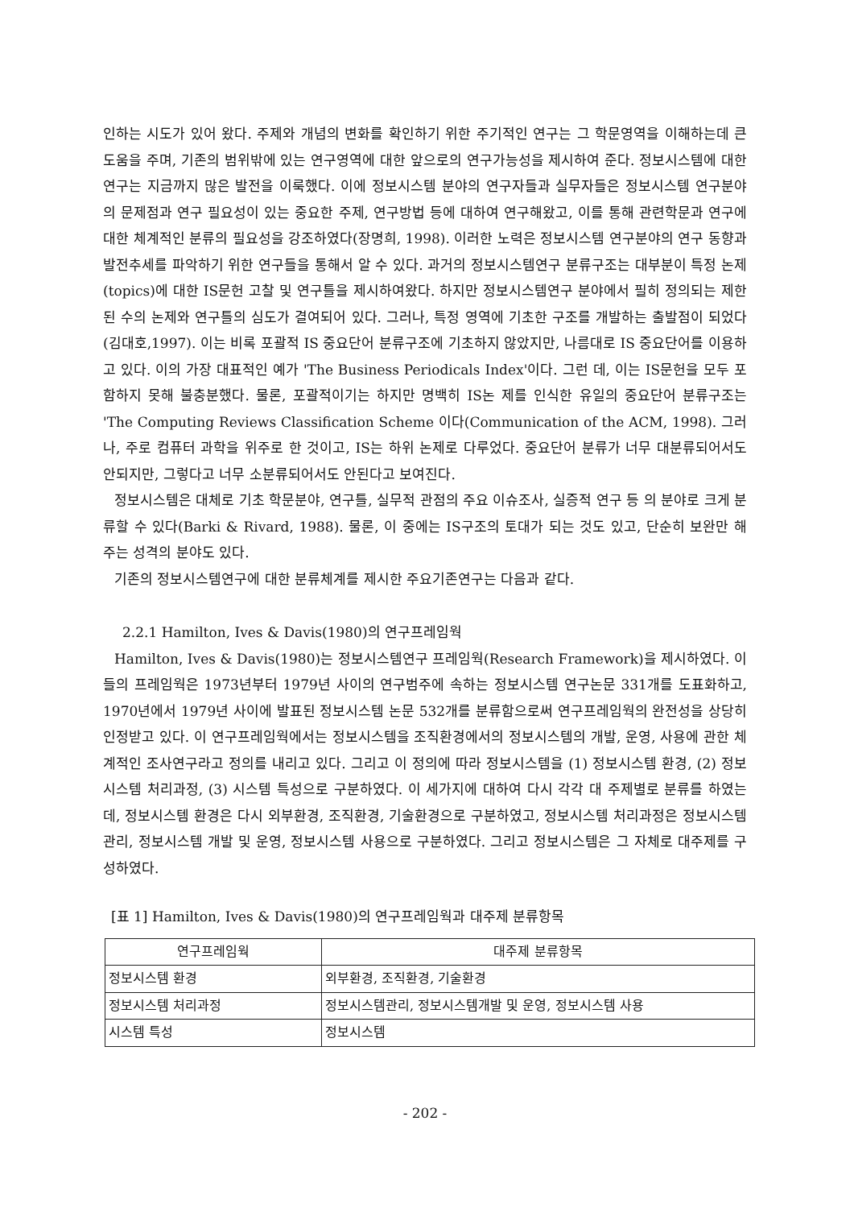인하는 시도가 있어 왔다. 주제와 개념의 변화를 확인하기 위한 주기적인 연구는 그 학문영역을 이해하는데 큰 도움을 주며, 기존의 범위밖에 있는 연구영역에 대한 앞으로의 연구가능성을 제시하여 준다. 정보시스템에 대한 연구는 지금까지 많은 발전을 이룩했다. 이에 정보시스템 분야의 연구자들과 실무자들은 정보시스템 연구분야의 문제점과 연구 필요성이 있는 중요한 주제, 연구방법 등에 대하여 연구해왔고, 이를 통해 관련학문과 연구에 대한 체계적인 분류의 필요성을 강조하였다(장명희, 1998). 이러한 노력은 정보시스템 연구분야의 연구 동향과 발전추세를 파악하기 위한 연구들을 통해서 알 수 있다. 과거의 정보시스템연구 분류구조는 대부분이 특정 논제(topics)에 대한 IS문헌 고찰 및 연구틀을 제시하여왔다. 하지만 정보시스템연구 분야에서 필히 정의되는 제한된 수의 논제와 연구틀의 심도가 결여되어 있다. 그러나, 특정 영역에 기초한 구조를 개발하는 출발점이 되었다(김대호,1997). 이는 비록 포괄적 IS 중요단어 분류구조에 기초하지 않았지만, 나름대로 IS 중요단어를 이용하고 있다. 이의 가장 대표적인 예가 'The Business Periodicals Index'이다. 그런 데, 이는 IS문헌을 모두 포함하지 못해 불충분했다. 물론, 포괄적이기는 하지만 명백히 IS논 제를 인식한 유일의 중요단어 분류구조는 'The Computing Reviews Classification Scheme 이다(Communication of the ACM, 1998). 그러나, 주로 컴퓨터 과학을 위주로 한 것이고, IS는 하위 논제로 다루었다. 중요단어 분류가 너무 대분류되어서도 안되지만, 그렇다고 너무 소분류되어서도 안된다고 보여진다.
정보시스템은 대체로 기초 학문분야, 연구틀, 실무적 관점의 주요 이슈조사, 실증적 연구 등 의 분야로 크게 분류할 수 있다(Barki & Rivard, 1988). 물론, 이 중에는 IS구조의 토대가 되는 것도 있고, 단순히 보완만 해 주는 성격의 분야도 있다.
기존의 정보시스템연구에 대한 분류체계를 제시한 주요기존연구는 다음과 같다.
2.2.1 Hamilton, Ives & Davis(1980)의 연구프레임웍
Hamilton, Ives & Davis(1980)는 정보시스템연구 프레임웍(Research Framework)을 제시하였다. 이들의 프레임웍은 1973년부터 1979년 사이의 연구범주에 속하는 정보시스템 연구논문 331개를 도표화하고, 1970년에서 1979년 사이에 발표된 정보시스템 논문 532개를 분류함으로써 연구프레임웍의 완전성을 상당히 인정받고 있다. 이 연구프레임웍에서는 정보시스템을 조직환경에서의 정보시스템의 개발, 운영, 사용에 관한 체계적인 조사연구라고 정의를 내리고 있다. 그리고 이 정의에 따라 정보시스템을 (1) 정보시스템 환경, (2) 정보시스템 처리과정, (3) 시스템 특성으로 구분하였다. 이 세가지에 대하여 다시 각각 대 주제별로 분류를 하였는데, 정보시스템 환경은 다시 외부환경, 조직환경, 기술환경으로 구분하였고, 정보시스템 처리과정은 정보시스템관리, 정보시스템 개발 및 운영, 정보시스템 사용으로 구분하였다. 그리고 정보시스템은 그 자체로 대주제를 구성하였다.
[표 1] Hamilton, Ives & Davis(1980)의 연구프레임웍과 대주제 분류항목
| 연구프레임웍 | 대주제 분류항목 |
| --- | --- |
| 정보시스템 환경 | 외부환경, 조직환경, 기술환경 |
| 정보시스템 처리과정 | 정보시스템관리, 정보시스템개발 및 운영, 정보시스템 사용 |
| 시스템 특성 | 정보시스템 |
- 202 -